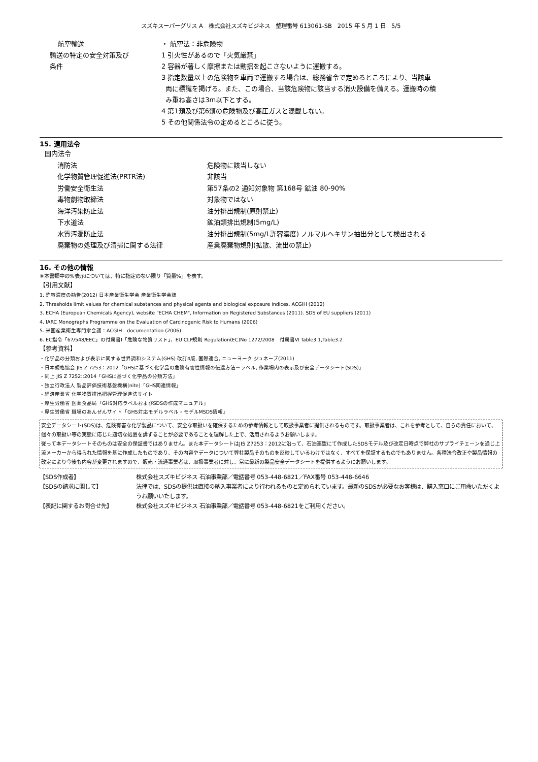スズキスーパーグリス A　株式会社スズキビジネス　整理番号 613061-SB　2015 年 5 月 1 日　5/5
航空輸送 ・ 航空法：非危険物
輸送の特定の安全対策及び
条件
1 引火性があるので「火気厳禁」
2 容器が著しく摩擦または動揺を起こさないように運搬する。
3 指定数量以上の危険物を車両で運搬する場合は、総務省令で定めるところにより、当該車
両に標識を掲げる。また、この場合、当該危険物に該当する消火設備を備える。運搬時の積
み重ね高さは3m以下とする。
4 第1類及び第6類の危険物及び高圧ガスと混載しない。
5 その他関係法令の定めるところに従う。
15. 適用法令
国内法令
消防法 危険物に該当しない
化学物質管理促進法(PRTR法) 非該当
労働安全衛生法 第57条の2 通知対象物 第168号 鉱油 80-90%
毒物劇物取締法 対象物ではない
海洋汚染防止法 油分排出規制(原則禁止)
下水道法 鉱油類排出規制(5mg/L)
水質汚濁防止法 油分排出規制(5mg/L許容濃度) ノルマルヘキサン抽出分として検出される
廃棄物の処理及び清掃に関する法律 産業廃棄物規則(拡散、流出の禁止)
16. その他の情報
※本書類中の%表示については、特に指定のない限り「質量%」を表す。
【引用文献】
1. 許容濃度の勧告(2012) 日本産業衛生学会 産業衛生学会誌
2. Thresholds limit values for chemical substances and physical agents and biological exposure indices, ACGIH (2012)
3. ECHA (European Chemicals Agency), website "ECHA CHEM", Information on Registered Substances (2011). SDS of EU suppliers (2011)
4. IARC Monographs Programme on the Evaluation of Carcinogenic Risk to Humans (2006)
5. 米国産業衛生専門家会議：ACGIH　documentation (2006)
6. EC指令「67/548/EEC」の付属書Ⅰ「危険な物質リスト」、EU CLP規則 Regulation(EC)No 1272/2008　付属書Ⅵ Table3.1,Table3.2
【参考資料】
・化学品の分類および表示に関する世界調和システム(GHS) 改訂4版, 国際連合, ニューヨーク ジュネーブ(2011)
・日本規格協会 JIS Z 7253：2012「GHSに基づく化学品の危険有害性情報の伝達方法－ラベル, 作業場内の表示及び安全データシート(SDS)」
・同上 JIS Z 7252::2014「GHSに基づく化学品の分類方法」
・独立行政法人 製品評価技術基盤機構(nite)「GHS関連情報」
・経済産業省 化学物質排出把握管理促進法サイト
・厚生労働省 医薬食品局「GHS対応ラベルおよびSDSの作成マニュアル」
・厚生労働省 職場のあんぜんサイト「GHS対応モデルラベル・モデルMSDS情報」
安全データシート(SDS)は、危険有害な化学製品について、安全な取扱いを確保するための参考情報として取扱事業者に提供されるものです。取扱事業者は、これを参考として、自らの責任において、個々の取扱い等の実態に応じた適切な処置を講ずることが必要であることを理解した上で、活用されるようお願いします。
従って本データシートそのものは安全の保証書ではありません。また本データシートはJIS Z7253：2012に沿って、石油連盟にて作成したSDSモデル及び改定日時点で弊社のサプライチェーンを通じ上流メーカーから得られた情報を基に作成したものであり、その内容やデータについて弊社製品そのものを反映しているわけではなく、すべてを保証するものでもありません。各種法令改正や製品情報の改定により今後も内容が変更されますので、販売・流通事業者は、取扱事業者に対し、常に最新の製品安全データシートを提供するようにお願いします。
【SDS作成者】 株式会社スズキビジネス 石油事業部／電話番号 053-448-6821／FAX番号 053-448-6646
【SDSの請求に関して】 法律では、SDSの提供は直接の納入事業者により行われるものと定められています。最新のSDSが必要なお客様は、購入窓口にご用命いただくようお願いいたします。
【表記に関するお問合せ先】 株式会社スズキビジネス 石油事業部／電話番号 053-448-6821をご利用ください。